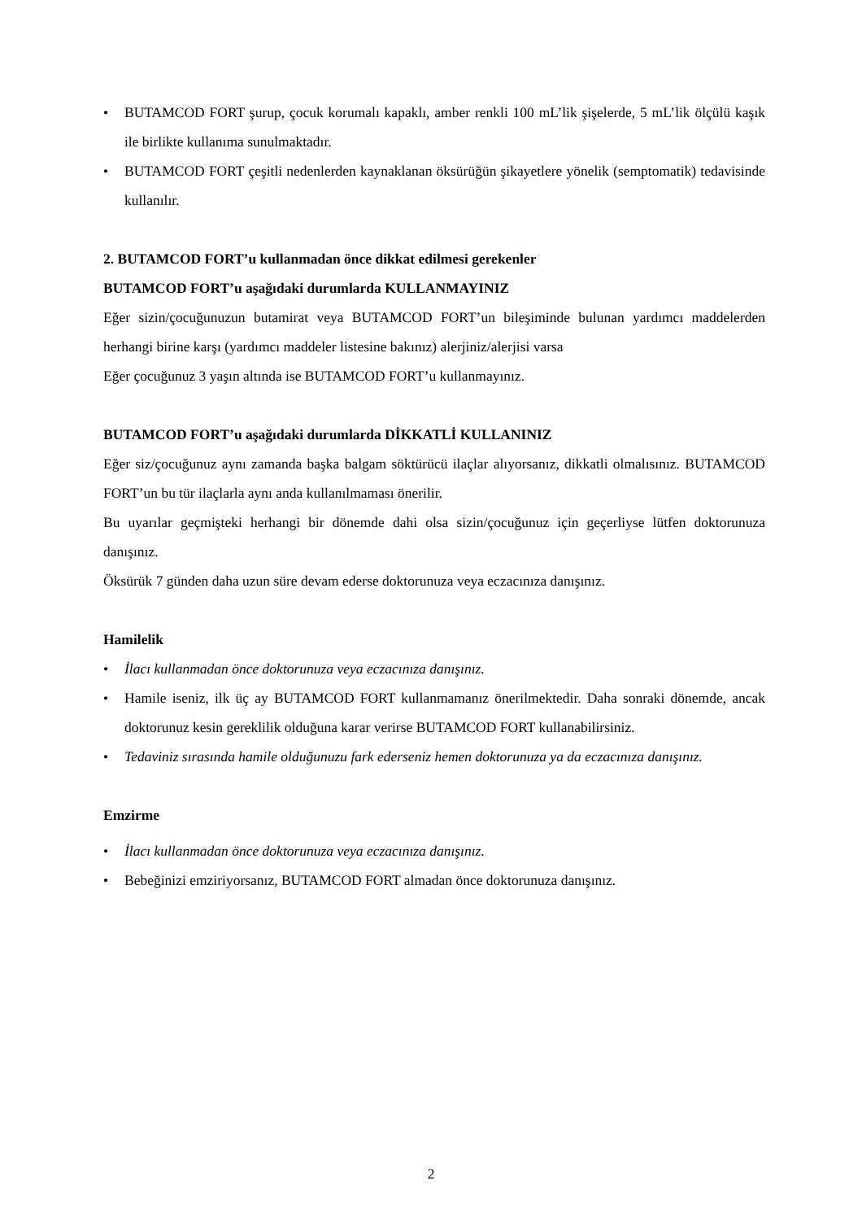• BUTAMCOD FORT şurup, çocuk korumalı kapaklı, amber renkli 100 mL’lik şişelerde, 5 mL’lik ölçülü kaşık ile birlikte kullanıma sunulmaktadır.
• BUTAMCOD FORT çeşitli nedenlerden kaynaklanan öksürüğün şikayetlere yönelik (semptomatik) tedavisinde kullanılır.
2. BUTAMCOD FORT’u kullanmadan önce dikkat edilmesi gerekenler
BUTAMCOD FORT’u aşağıdaki durumlarda KULLANMAYINIZ
Eğer sizin/çocuğunuzun butamirat veya BUTAMCOD FORT’un bileşiminde bulunan yardımcı maddelerden herhangi birine karşı (yardımcı maddeler listesine bakınız) alerjiniz/alerjisi varsa
Eğer çocuğunuz 3 yaşın altında ise BUTAMCOD FORT’u kullanmayınız.
BUTAMCOD FORT’u aşağıdaki durumlarda DİKKATLİ KULLANINIZ
Eğer siz/çocuğunuz aynı zamanda başka balgam söktürücü ilaçlar alıyorsanız, dikkatli olmalısınız. BUTAMCOD FORT’un bu tür ilaçlarla aynı anda kullanılmaması önerilir.
Bu uyarılar geçmişteki herhangi bir dönemde dahi olsa sizin/çocuğunuz için geçerliyse lütfen doktorunuza danışınız.
Öksürük 7 günden daha uzun süre devam ederse doktorunuza veya eczacınıza danışınız.
Hamilelik
• İlacı kullanmadan önce doktorunuza veya eczacınıza danışınız.
• Hamile iseniz, ilk üç ay BUTAMCOD FORT kullanmamanız önerilmektedir. Daha sonraki dönemde, ancak doktorunuz kesin gereklilik olduğuna karar verirse BUTAMCOD FORT kullanabilirsiniz.
• Tedaviniz sırasında hamile olduğunuzu fark ederseniz hemen doktorunuza ya da eczacınıza danışınız.
Emzirme
• İlacı kullanmadan önce doktorunuza veya eczacınıza danışınız.
• Bebeğinizi emziriyorsanız, BUTAMCOD FORT almadan önce doktorunuza danışınız.
2